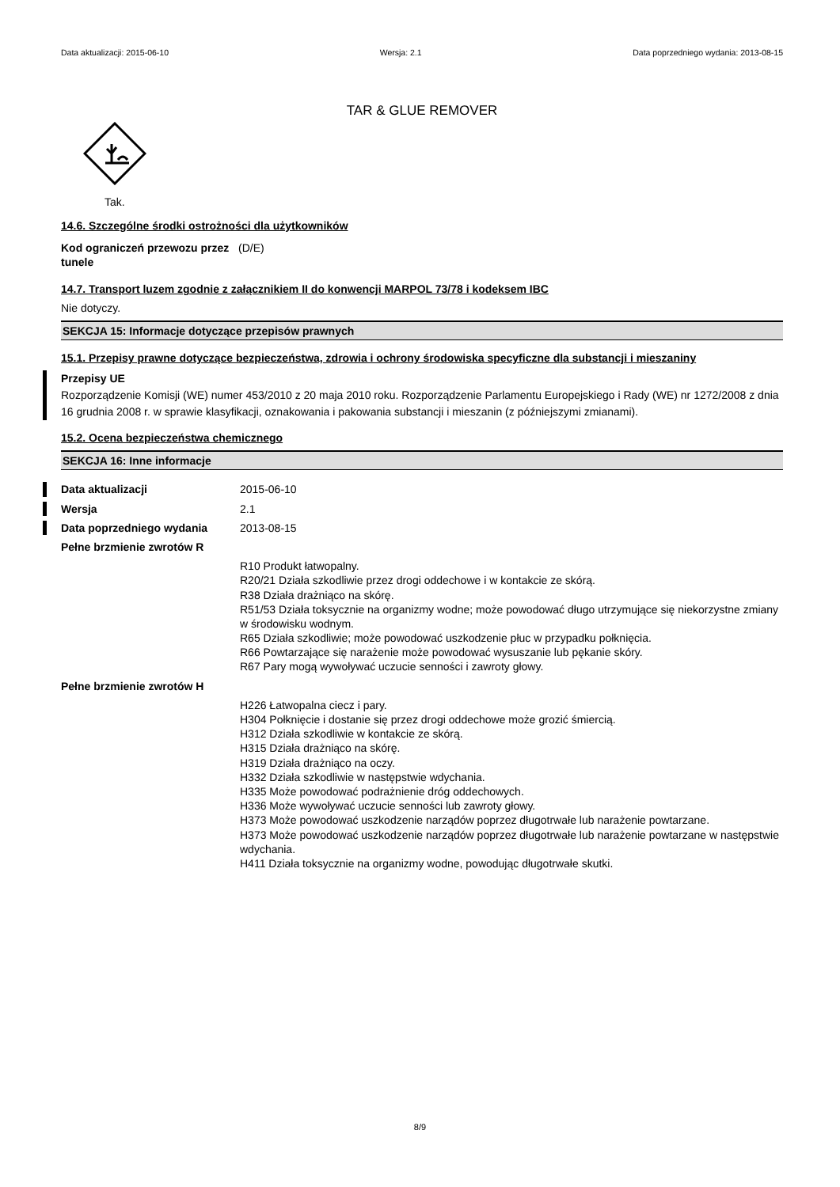Data aktualizacji: 2015-06-10 Wersja: 2.1 Data poprzedniego wydania: 2013-08-15
TAR & GLUE REMOVER
Tak.
14.6. Szczególne środki ostrożności dla użytkowników
| Kod ograniczeń przewozu przez tunele | (D/E) |
14.7. Transport luzem zgodnie z załącznikiem II do konwencji MARPOL 73/78 i kodeksem IBC
Nie dotyczy.
SEKCJA 15: Informacje dotyczące przepisów prawnych
15.1. Przepisy prawne dotyczące bezpieczeństwa, zdrowia i ochrony środowiska specyficzne dla substancji i mieszaniny
Przepisy UE
Rozporządzenie Komisji (WE) numer 453/2010 z 20 maja 2010 roku. Rozporządzenie Parlamentu Europejskiego i Rady (WE) nr 1272/2008 z dnia 16 grudnia 2008 r. w sprawie klasyfikacji, oznakowania i pakowania substancji i mieszanin (z późniejszymi zmianami).
15.2. Ocena bezpieczeństwa chemicznego
SEKCJA 16: Inne informacje
| Data aktualizacji | 2015-06-10 |
| Wersja | 2.1 |
| Data poprzedniego wydania | 2013-08-15 |
| Pełne brzmienie zwrotów R | |
| | R10 Produkt łatwopalny. R20/21 Działa szkodliwie przez drogi oddechowe i w kontakcie ze skórą. R38 Działa drażniąco na skórę. R51/53 Działa toksycznie na organizmy wodne; może powodować długo utrzymujące się niekorzystne zmiany w środowisku wodnym. R65 Działa szkodliwie; może powodować uszkodzenie płuc w przypadku połknięcia. R66 Powtarzające się narażenie może powodować wysuszanie lub pękanie skóry. R67 Pary mogą wywoływać uczucie senności i zawroty głowy. |
| Pełne brzmienie zwrotów H | |
| | H226 Łatwopalna ciecz i pary. H304 Połknięcie i dostanie się przez drogi oddechowe może grozić śmiercią. H312 Działa szkodliwie w kontakcie ze skórą. H315 Działa drażniąco na skórę. H319 Działa drażniąco na oczy. H332 Działa szkodliwie w następstwie wdychania. H335 Może powodować podrażnienie dróg oddechowych. H336 Może wywoływać uczucie senności lub zawroty głowy. H373 Może powodować uszkodzenie narządów poprzez długotrwałe lub narażenie powtarzane. H373 Może powodować uszkodzenie narządów poprzez długotrwałe lub narażenie powtarzane w następstwie wdychania. H411 Działa toksycznie na organizmy wodne, powodując długotrwałe skutki. |
8/9